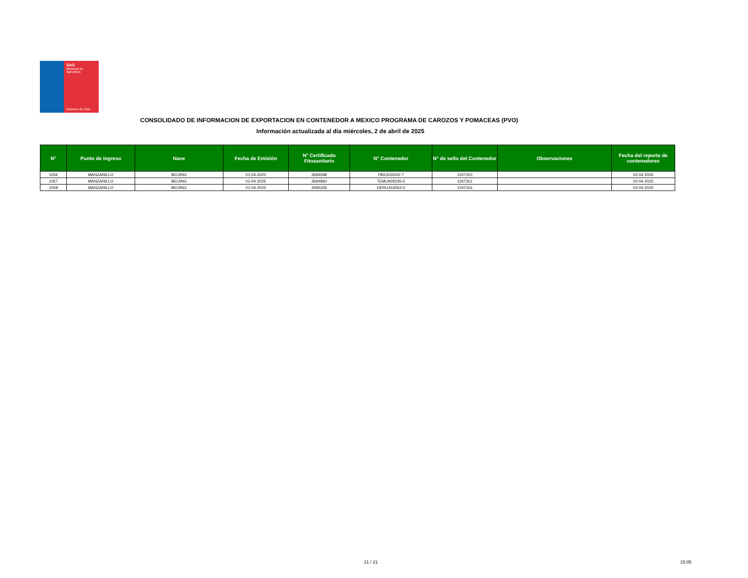SAG
Ministerio de
Agricultura
Gobierno de Chile
CONSOLIDADO DE INFORMACION DE EXPORTACION EN CONTENEDOR A MEXICO PROGRAMA DE CAROZOS Y POMACEAS (PVO)
Información actualizada al día miércoles, 2 de abril de 2025
| N° | Punto de Ingreso | Nave | Fecha de Emisión | N° Certificado Fitosanitario | N° Contenedor | N° de sello del Contenedor | Observaciones | Fecha del reporte de contenedores |
| --- | --- | --- | --- | --- | --- | --- | --- | --- |
| 1056 | MANZANILLO | BEIJING | 01-04-2025 | 2694598 | FBIU532042-7 | 1197310 | | 02-04-2025 |
| 1057 | MANZANILLO | BEIJING | 01-04-2025 | 2694860 | TEMU928335-5 | 1197312 | | 02-04-2025 |
| 1058 | MANZANILLO | BEIJING | 01-04-2025 | 2695326 | OERU419262-0 | 1197316 | | 02-04-2025 |
21 / 21 15:05